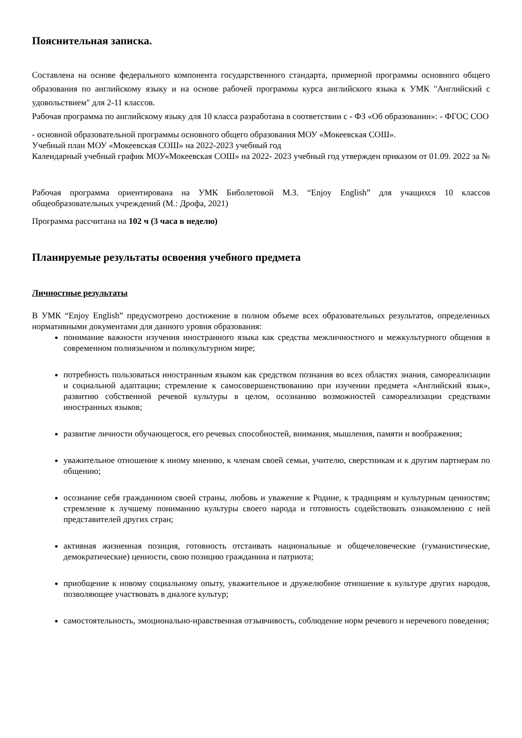Пояснительная записка.
Составлена на основе федерального компонента государственного стандарта, примерной программы основного общего образования по английскому языку и на основе рабочей программы курса английского языка к УМК "Английский с удовольствием" для 2-11 классов.
Рабочая программа по английскому языку для 10 класса разработана в соответствии с - ФЗ «Об образовании»: - ФГОС СОО
- основной образовательной программы основного общего образования МОУ «Мокеевская СОШ».
Учебный план МОУ «Мокеевская СОШ» на 2022-2023 учебный год
Календарный учебный график МОУ«Мокеевская СОШ» на 2022- 2023 учебный год утвержден приказом от 01.09. 2022 за №
Рабочая программа ориентирована на УМК Биболетовой М.З. “Enjoy English” для учащихся 10 классов общеобразовательных учреждений (М.: Дрофа, 2021)
Программа рассчитана на 102 ч (3 часа в неделю)
Планируемые результаты освоения учебного предмета
Личностные результаты
В УМК “Enjoy English” предусмотрено достижение в полном объеме всех образовательных результатов, определенных нормативными документами для данного уровня образования:
понимание важности изучения иностранного языка как средства межличностного и межкультурного общения в современном полиязычном и поликультурном мире;
потребность пользоваться иностранным языком как средством познания во всех областях знания, самореализации и социальной адаптации; стремление к самосовершенствованию при изучении предмета «Английский язык», развитию собственной речевой культуры в целом, осознанию возможностей самореализации средствами иностранных языков;
развитие личности обучающегося, его речевых способностей, внимания, мышления, памяти и воображения;
уважительное отношение к иному мнению, к членам своей семьи, учителю, сверстникам и к другим партнерам по общению;
осознание себя гражданином своей страны, любовь и уважение к Родине, к традициям и культурным ценностям; стремление к лучшему пониманию культуры своего народа и готовность содействовать ознакомлению с ней представителей других стран;
активная жизненная позиция, готовность отстаивать национальные и общечеловеческие (гуманистические, демократические) ценности, свою позицию гражданина и патриота;
приобщение к новому социальному опыту, уважительное и дружелюбное отношение к культуре других народов, позволяющее участвовать в диалоге культур;
самостоятельность, эмоционально-нравственная отзывчивость, соблюдение норм речевого и неречевого поведения;